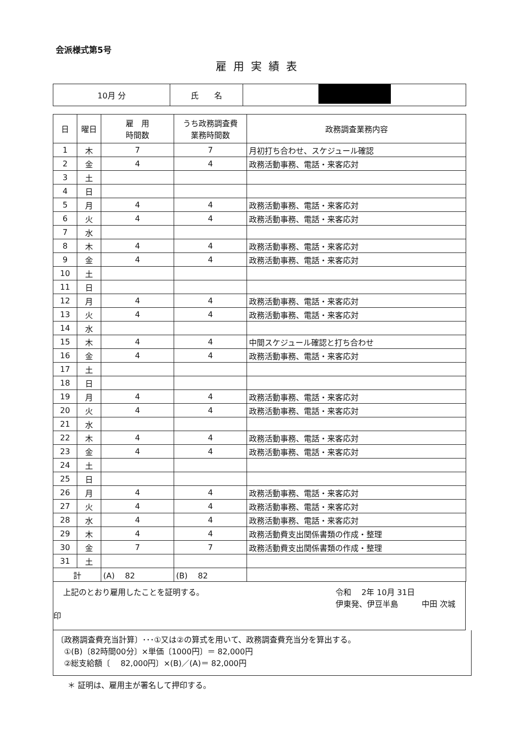会派様式第5号
雇用実績表
| 10月 分 | 氏 名 | |
| 日 | 曜日 | 雇 用 時間数 | うち政務調査費 業務時間数 | 政務調査業務内容 |
| --- | --- | --- | --- | --- |
| 1 | 木 | 7 | 7 | 月初打ち合わせ、スケジュール確認 |
| 2 | 金 | 4 | 4 | 政務活動事務、電話・来客応対 |
| 3 | 土 | | | |
| 4 | 日 | | | |
| 5 | 月 | 4 | 4 | 政務活動事務、電話・来客応対 |
| 6 | 火 | 4 | 4 | 政務活動事務、電話・来客応対 |
| 7 | 水 | | | |
| 8 | 木 | 4 | 4 | 政務活動事務、電話・来客応対 |
| 9 | 金 | 4 | 4 | 政務活動事務、電話・来客応対 |
| 10 | 土 | | | |
| 11 | 日 | | | |
| 12 | 月 | 4 | 4 | 政務活動事務、電話・来客応対 |
| 13 | 火 | 4 | 4 | 政務活動事務、電話・来客応対 |
| 14 | 水 | | | |
| 15 | 木 | 4 | 4 | 中間スケジュール確認と打ち合わせ |
| 16 | 金 | 4 | 4 | 政務活動事務、電話・来客応対 |
| 17 | 土 | | | |
| 18 | 日 | | | |
| 19 | 月 | 4 | 4 | 政務活動事務、電話・来客応対 |
| 20 | 火 | 4 | 4 | 政務活動事務、電話・来客応対 |
| 21 | 水 | | | |
| 22 | 木 | 4 | 4 | 政務活動事務、電話・来客応対 |
| 23 | 金 | 4 | 4 | 政務活動事務、電話・来客応対 |
| 24 | 土 | | | |
| 25 | 日 | | | |
| 26 | 月 | 4 | 4 | 政務活動事務、電話・来客応対 |
| 27 | 火 | 4 | 4 | 政務活動事務、電話・来客応対 |
| 28 | 水 | 4 | 4 | 政務活動事務、電話・来客応対 |
| 29 | 木 | 4 | 4 | 政務活動費支出関係書類の作成・整理 |
| 30 | 金 | 7 | 7 | 政務活動費支出関係書類の作成・整理 |
| 31 | 土 | | | |
| 計 | | (A) 82 | (B) 82 | |
上記のとおり雇用したことを証明する。 令和　 2年 10月 31日
伊東発、伊豆半島　　　中田 次城
印
〔政務調査費充当計算〕･･･①又は②の算式を用いて、政務調査費充当分を算出する。
　①(B)〔82時間00分〕×単価〔1000円〕＝ 82,000円
　②総支給額〔　 82,000円〕×(B)／(A)＝ 82,000円
＊ 証明は、雇用主が署名して押印する。